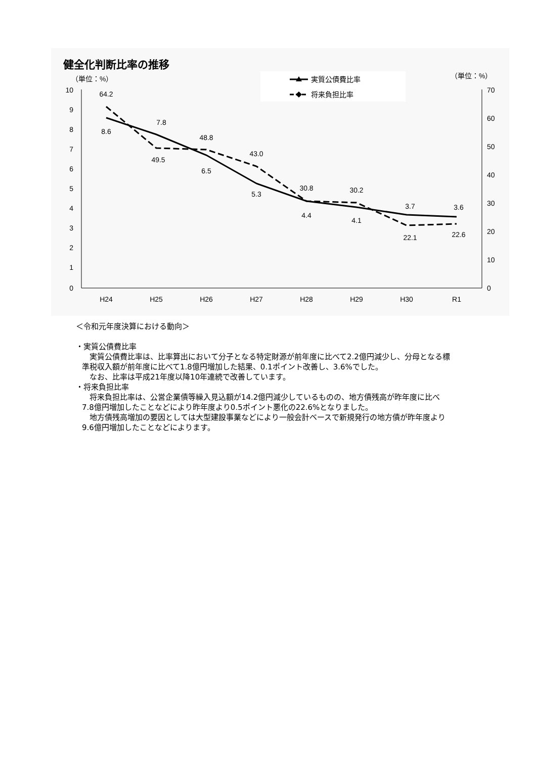健全化判断比率の推移
実質公債費比率
将来負担比率
（単位：%）
（単位：%）
10
9
8
7
6
5
4
3
2
1
0
70
60
50
40
30
20
10
0
H24
H25
H26
H27
H28
H29
H30
R1
64.2
8.6
7.8
49.5
48.8
6.5
43.0
5.3
30.8
4.4
30.2
4.1
3.7
22.1
3.6
22.6
＜令和元年度決算における動向＞
・実質公債費比率
　実質公債費比率は、比率算出において分子となる特定財源が前年度に比べて2.2億円減少し、分母となる標準税収入額が前年度に比べて1.8億円増加した結果、0.1ポイント改善し、3.6%でした。
　なお、比率は平成21年度以降10年連続で改善しています。
・将来負担比率
　将来負担比率は、公営企業債等繰入見込額が14.2億円減少しているものの、地方債残高が昨年度に比べ7.8億円増加したことなどにより昨年度より0.5ポイント悪化の22.6%となりました。
　地方債残高増加の要因としては大型建設事業などにより一般会計ベースで新規発行の地方債が昨年度より9.6億円増加したことなどによります。